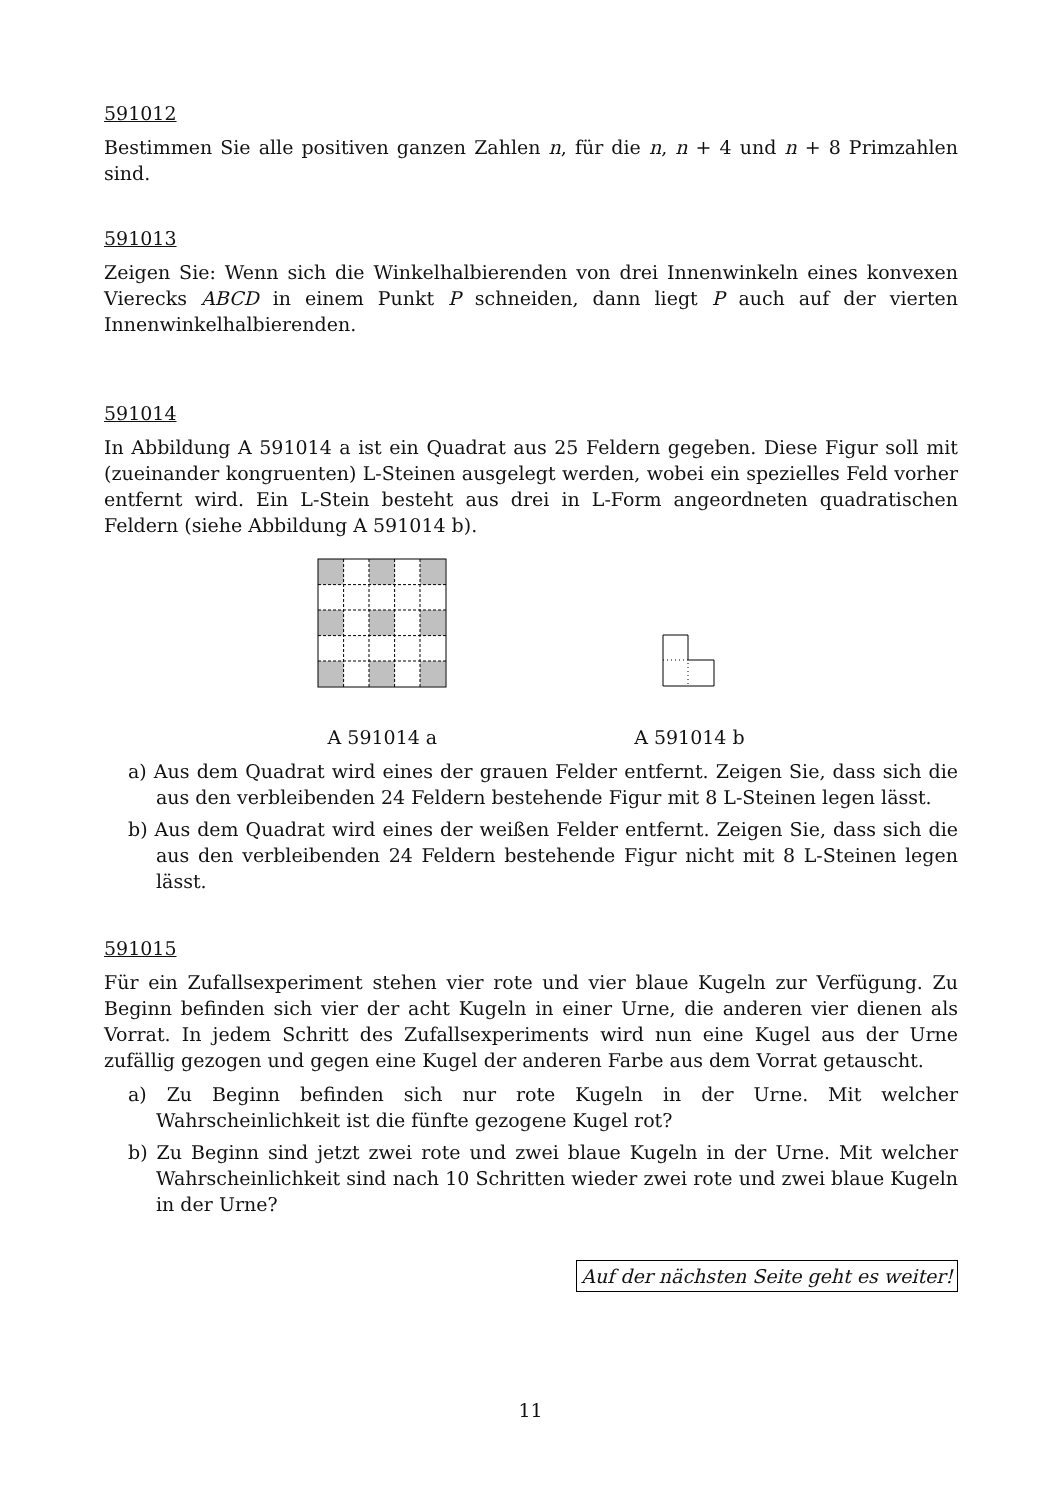591012
Bestimmen Sie alle positiven ganzen Zahlen n, für die n, n + 4 und n + 8 Primzahlen sind.
591013
Zeigen Sie: Wenn sich die Winkelhalbierenden von drei Innenwinkeln eines konvexen Vierecks ABCD in einem Punkt P schneiden, dann liegt P auch auf der vierten Innenwinkelhalbierenden.
591014
In Abbildung A 591014 a ist ein Quadrat aus 25 Feldern gegeben. Diese Figur soll mit (zueinander kongruenten) L-Steinen ausgelegt werden, wobei ein spezielles Feld vorher entfernt wird. Ein L-Stein besteht aus drei in L-Form angeordneten quadratischen Feldern (siehe Abbildung A 591014 b).
A 591014 a
A 591014 b
a) Aus dem Quadrat wird eines der grauen Felder entfernt. Zeigen Sie, dass sich die aus den verbleibenden 24 Feldern bestehende Figur mit 8 L-Steinen legen lässt.
b) Aus dem Quadrat wird eines der weißen Felder entfernt. Zeigen Sie, dass sich die aus den verbleibenden 24 Feldern bestehende Figur nicht mit 8 L-Steinen legen lässt.
591015
Für ein Zufallsexperiment stehen vier rote und vier blaue Kugeln zur Verfügung. Zu Beginn befinden sich vier der acht Kugeln in einer Urne, die anderen vier dienen als Vorrat. In jedem Schritt des Zufallsexperiments wird nun eine Kugel aus der Urne zufällig gezogen und gegen eine Kugel der anderen Farbe aus dem Vorrat getauscht.
a) Zu Beginn befinden sich nur rote Kugeln in der Urne. Mit welcher Wahrscheinlichkeit ist die fünfte gezogene Kugel rot?
b) Zu Beginn sind jetzt zwei rote und zwei blaue Kugeln in der Urne. Mit welcher Wahrscheinlichkeit sind nach 10 Schritten wieder zwei rote und zwei blaue Kugeln in der Urne?
Auf der nächsten Seite geht es weiter!
11